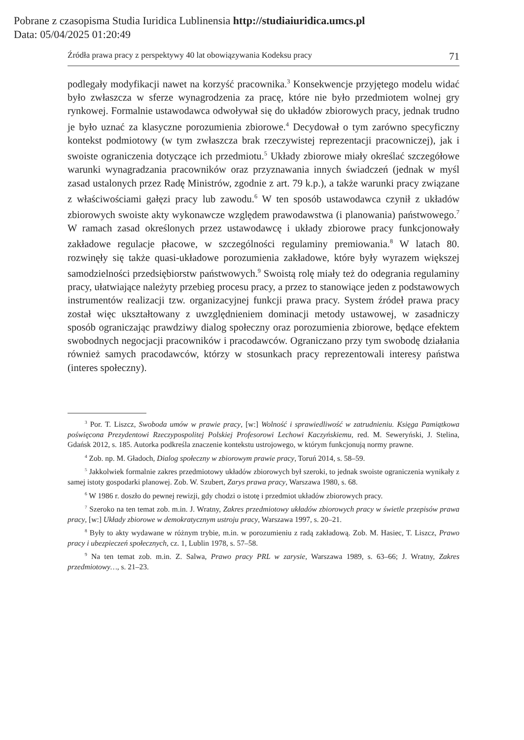Pobrane z czasopisma Studia Iuridica Lublinensia http://studiaiuridica.umcs.pl
Data: 05/04/2025 01:20:49
Źródła prawa pracy z perspektywy 40 lat obowiązywania Kodeksu pracy 71
podlegały modyfikacji nawet na korzyść pracownika.<sup>3</sup> Konsekwencje przyjętego modelu widać było zwłaszcza w sferze wynagrodzenia za pracę, które nie było przedmiotem wolnej gry rynkowej. Formalnie ustawodawca odwoływał się do układów zbiorowych pracy, jednak trudno je było uznać za klasyczne porozumienia zbiorowe.<sup>4</sup> Decydował o tym zarówno specyficzny kontekst podmiotowy (w tym zwłaszcza brak rzeczywistej reprezentacji pracowniczej), jak i swoiste ograniczenia dotyczące ich przedmiotu.<sup>5</sup> Układy zbiorowe miały określać szczegółowe warunki wynagradzania pracowników oraz przyznawania innych świadczeń (jednak w myśl zasad ustalonych przez Radę Ministrów, zgodnie z art. 79 k.p.), a także warunki pracy związane z właściwościami gałęzi pracy lub zawodu.<sup>6</sup> W ten sposób ustawodawca czynił z układów zbiorowych swoiste akty wykonawcze względem prawodawstwa (i planowania) państwowego.<sup>7</sup> W ramach zasad określonych przez ustawodawcę i układy zbiorowe pracy funkcjonowały zakładowe regulacje płacowe, w szczególności regulaminy premiowania.<sup>8</sup> W latach 80. rozwinęły się także quasi-układowe porozumienia zakładowe, które były wyrazem większej samodzielności przedsiębiorstw państwowych.<sup>9</sup> Swoistą rolę miały też do odegrania regulaminy pracy, ułatwiające należyty przebieg procesu pracy, a przez to stanowiące jeden z podstawowych instrumentów realizacji tzw. organizacyjnej funkcji prawa pracy. System źródeł prawa pracy został więc ukształtowany z uwzględnieniem dominacji metody ustawowej, w zasadniczy sposób ograniczając prawdziwy dialog społeczny oraz porozumienia zbiorowe, będące efektem swobodnych negocjacji pracowników i pracodawców. Ograniczano przy tym swobodę działania również samych pracodawców, którzy w stosunkach pracy reprezentowali interesy państwa (interes społeczny).
<sup>3</sup> Por. T. Liszcz, Swoboda umów w prawie pracy, [w:] Wolność i sprawiedliwość w zatrudnieniu. Księga Pamiątkowa poświęcona Prezydentowi Rzeczypospolitej Polskiej Profesorowi Lechowi Kaczyńskiemu, red. M. Seweryński, J. Stelina, Gdańsk 2012, s. 185. Autorka podkreśla znaczenie kontekstu ustrojowego, w którym funkcjonują normy prawne.
<sup>4</sup> Zob. np. M. Gładoch, Dialog społeczny w zbiorowym prawie pracy, Toruń 2014, s. 58–59.
<sup>5</sup> Jakkolwiek formalnie zakres przedmiotowy układów zbiorowych był szeroki, to jednak swoiste ograniczenia wynikały z samej istoty gospodarki planowej. Zob. W. Szubert, Zarys prawa pracy, Warszawa 1980, s. 68.
<sup>6</sup> W 1986 r. doszło do pewnej rewizji, gdy chodzi o istotę i przedmiot układów zbiorowych pracy.
<sup>7</sup> Szeroko na ten temat zob. m.in. J. Wratny, Zakres przedmiotowy układów zbiorowych pracy w świetle przepisów prawa pracy, [w:] Układy zbiorowe w demokratycznym ustroju pracy, Warszawa 1997, s. 20–21.
<sup>8</sup> Były to akty wydawane w różnym trybie, m.in. w porozumieniu z radą zakładową. Zob. M. Hasiec, T. Liszcz, Prawo pracy i ubezpieczeń społecznych, cz. 1, Lublin 1978, s. 57–58.
<sup>9</sup> Na ten temat zob. m.in. Z. Salwa, Prawo pracy PRL w zarysie, Warszawa 1989, s. 63–66; J. Wratny, Zakres przedmiotowy…, s. 21–23.